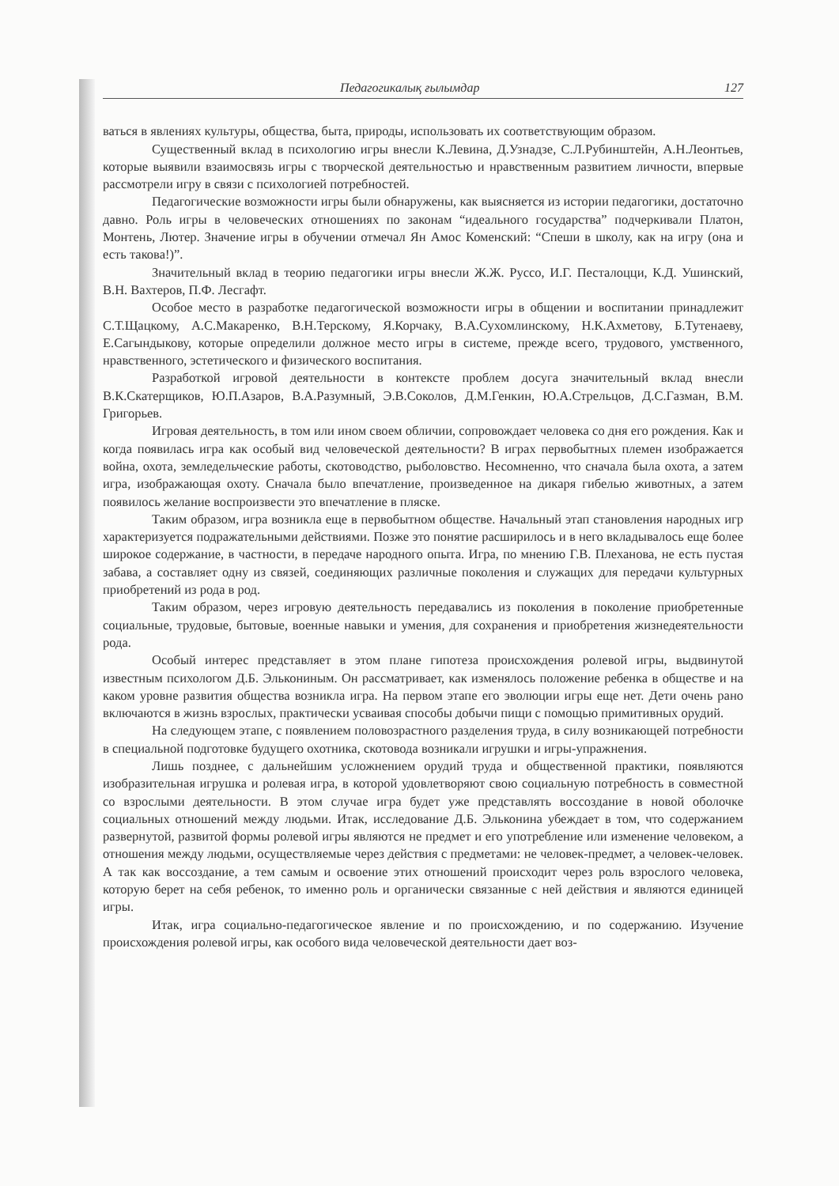Педагогикалық ғылымдар 127
ваться в явлениях культуры, общества, быта, природы, использовать их соответствующим образом.
Существенный вклад в психологию игры внесли К.Левина, Д.Узнадзе, С.Л.Рубинштейн, А.Н.Леонтьев, которые выявили взаимосвязь игры с творческой деятельностью и нравственным развитием личности, впервые рассмотрели игру в связи с психологией потребностей.
Педагогические возможности игры были обнаружены, как выясняется из истории педагогики, достаточно давно. Роль игры в человеческих отношениях по законам “идеального государства” подчеркивали Платон, Монтень, Лютер. Значение игры в обучении отмечал Ян Амос Коменский: “Спеши в школу, как на игру (она и есть такова!)”.
Значительный вклад в теорию педагогики игры внесли Ж.Ж. Руссо, И.Г. Песталоцци, К.Д. Ушинский, В.Н. Вахтеров, П.Ф. Лесгафт.
Особое место в разработке педагогической возможности игры в общении и воспитании принадлежит С.Т.Щацкому, А.С.Макаренко, В.Н.Терскому, Я.Корчаку, В.А.Сухомлинскому, Н.К.Ахметову, Б.Тутенаеву, Е.Сагындыкову, которые определили должное место игры в системе, прежде всего, трудового, умственного, нравственного, эстетического и физического воспитания.
Разработкой игровой деятельности в контексте проблем досуга значительный вклад внесли В.К.Скатерщиков, Ю.П.Азаров, В.А.Разумный, Э.В.Соколов, Д.М.Генкин, Ю.А.Стрельцов, Д.С.Газман, В.М. Григорьев.
Игровая деятельность, в том или ином своем обличии, сопровождает человека со дня его рождения. Как и когда появилась игра как особый вид человеческой деятельности? В играх первобытных племен изображается война, охота, земледельческие работы, скотоводство, рыболовство. Несомненно, что сначала была охота, а затем игра, изображающая охоту. Сначала было впечатление, произведенное на дикаря гибелью животных, а затем появилось желание воспроизвести это впечатление в пляске.
Таким образом, игра возникла еще в первобытном обществе. Начальный этап становления народных игр характеризуется подражательными действиями. Позже это понятие расширилось и в него вкладывалось еще более широкое содержание, в частности, в передаче народного опыта. Игра, по мнению Г.В. Плеханова, не есть пустая забава, а составляет одну из связей, соединяющих различные поколения и служащих для передачи культурных приобретений из рода в род.
Таким образом, через игровую деятельность передавались из поколения в поколение приобретенные социальные, трудовые, бытовые, военные навыки и умения, для сохранения и приобретения жизнедеятельности рода.
Особый интерес представляет в этом плане гипотеза происхождения ролевой игры, выдвинутой известным психологом Д.Б. Элькониным. Он рассматривает, как изменялось положение ребенка в обществе и на каком уровне развития общества возникла игра. На первом этапе его эволюции игры еще нет. Дети очень рано включаются в жизнь взрослых, практически усваивая способы добычи пищи с помощью примитивных орудий.
На следующем этапе, с появлением половозрастного разделения труда, в силу возникающей потребности в специальной подготовке будущего охотника, скотовода возникали игрушки и игры-упражнения.
Лишь позднее, с дальнейшим усложнением орудий труда и общественной практики, появляются изобразительная игрушка и ролевая игра, в которой удовлетворяют свою социальную потребность в совместной со взрослыми деятельности. В этом случае игра будет уже представлять воссоздание в новой оболочке социальных отношений между людьми. Итак, исследование Д.Б. Эльконина убеждает в том, что содержанием развернутой, развитой формы ролевой игры являются не предмет и его употребление или изменение человеком, а отношения между людьми, осуществляемые через действия с предметами: не человек-предмет, а человек-человек. А так как воссоздание, а тем самым и освоение этих отношений происходит через роль взрослого человека, которую берет на себя ребенок, то именно роль и органически связанные с ней действия и являются единицей игры.
Итак, игра социально-педагогическое явление и по происхождению, и по содержанию. Изучение происхождения ролевой игры, как особого вида человеческой деятельности дает воз-